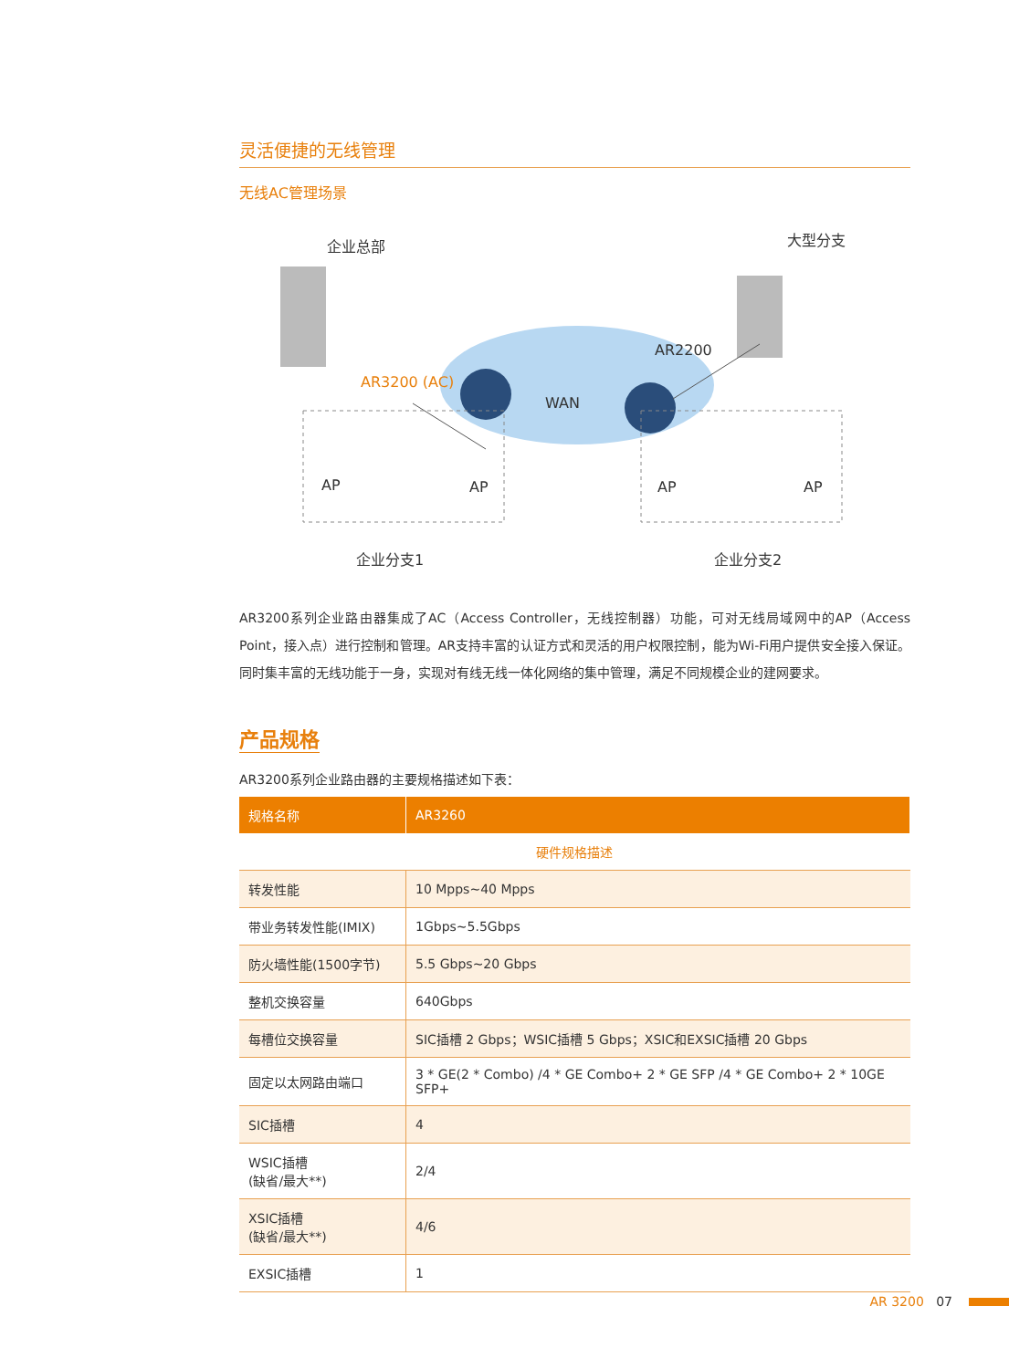灵活便捷的无线管理
无线AC管理场景
企业总部 大型分支
AR2200
AR3200 (AC)
WAN
AP AP AP AP
企业分支1 企业分支2
AR3200系列企业路由器集成了AC（Access Controller，无线控制器）功能，可对无线局域网中的AP（Access Point，接入点）进行控制和管理。AR支持丰富的认证方式和灵活的用户权限控制，能为Wi-Fi用户提供安全接入保证。同时集丰富的无线功能于一身，实现对有线无线一体化网络的集中管理，满足不同规模企业的建网要求。
产品规格
AR3200系列企业路由器的主要规格描述如下表：
| 规格名称 | AR3260 |
| --- | --- |
| 硬件规格描述 | |
| 转发性能 | 10 Mpps~40 Mpps |
| 带业务转发性能(IMIX) | 1Gbps~5.5Gbps |
| 防火墙性能(1500字节) | 5.5 Gbps~20 Gbps |
| 整机交换容量 | 640Gbps |
| 每槽位交换容量 | SIC插槽 2 Gbps；WSIC插槽 5 Gbps；XSIC和EXSIC插槽 20 Gbps |
| 固定以太网路由端口 | 3 * GE(2 * Combo) /4 * GE Combo+ 2 * GE SFP /4 * GE Combo+ 2 * 10GE SFP+ |
| SIC插槽 | 4 |
| WSIC插槽 (缺省/最大**) | 2/4 |
| XSIC插槽 (缺省/最大**) | 4/6 |
| EXSIC插槽 | 1 |
AR 3200 07